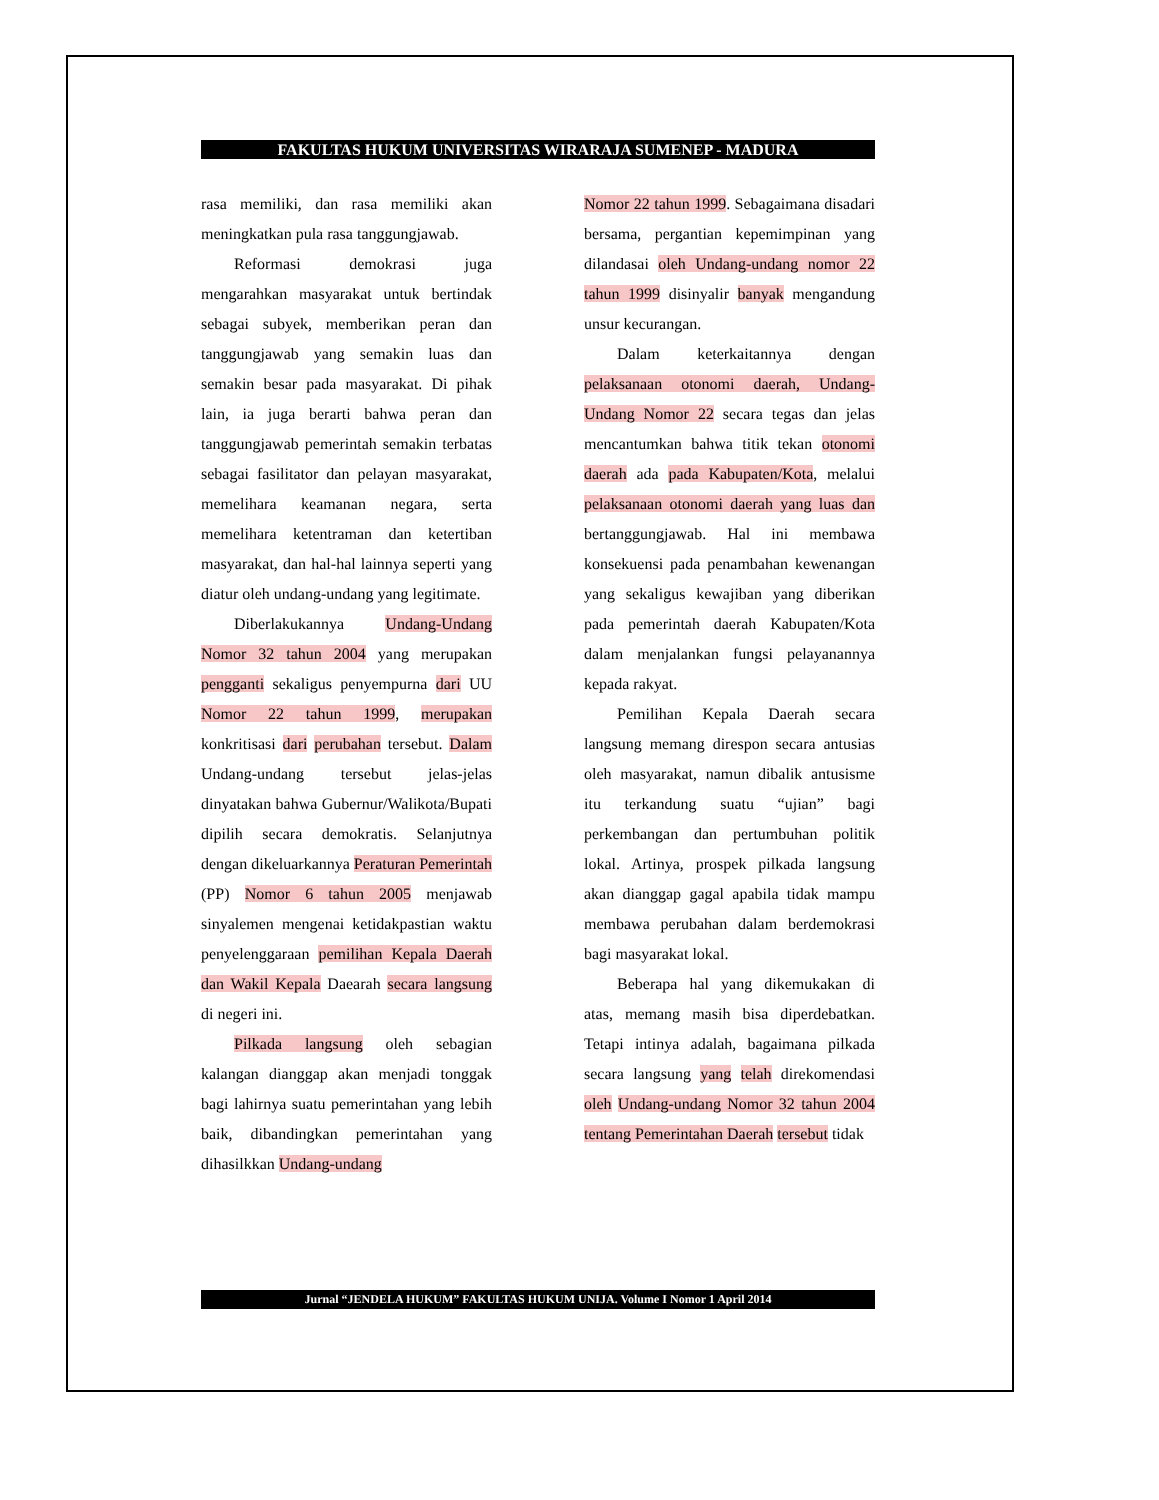FAKULTAS HUKUM UNIVERSITAS WIRARAJA SUMENEP - MADURA
rasa memiliki, dan rasa memiliki akan meningkatkan pula rasa tanggungjawab.
Reformasi demokrasi juga mengarahkan masyarakat untuk bertindak sebagai subyek, memberikan peran dan tanggungjawab yang semakin luas dan semakin besar pada masyarakat. Di pihak lain, ia juga berarti bahwa peran dan tanggungjawab pemerintah semakin terbatas sebagai fasilitator dan pelayan masyarakat, memelihara keamanan negara, serta memelihara ketentraman dan ketertiban masyarakat, dan hal-hal lainnya seperti yang diatur oleh undang-undang yang legitimate.
Diberlakukannya Undang-Undang Nomor 32 tahun 2004 yang merupakan pengganti sekaligus penyempurna dari UU Nomor 22 tahun 1999, merupakan konkritisasi dari perubahan tersebut. Dalam Undang-undang tersebut jelas-jelas dinyatakan bahwa Gubernur/Walikota/Bupati dipilih secara demokratis. Selanjutnya dengan dikeluarkannya Peraturan Pemerintah (PP) Nomor 6 tahun 2005 menjawab sinyalemen mengenai ketidakpastian waktu penyelenggaraan pemilihan Kepala Daerah dan Wakil Kepala Daearah secara langsung di negeri ini.
Pilkada langsung oleh sebagian kalangan dianggap akan menjadi tonggak bagi lahirnya suatu pemerintahan yang lebih baik, dibandingkan pemerintahan yang dihasilkkan Undang-undang
Nomor 22 tahun 1999. Sebagaimana disadari bersama, pergantian kepemimpinan yang dilandasai oleh Undang-undang nomor 22 tahun 1999 disinyalir banyak mengandung unsur kecurangan.
Dalam keterkaitannya dengan pelaksanaan otonomi daerah, Undang-Undang Nomor 22 secara tegas dan jelas mencantumkan bahwa titik tekan otonomi daerah ada pada Kabupaten/Kota, melalui pelaksanaan otonomi daerah yang luas dan bertanggungjawab. Hal ini membawa konsekuensi pada penambahan kewenangan yang sekaligus kewajiban yang diberikan pada pemerintah daerah Kabupaten/Kota dalam menjalankan fungsi pelayanannya kepada rakyat.
Pemilihan Kepala Daerah secara langsung memang direspon secara antusias oleh masyarakat, namun dibalik antusisme itu terkandung suatu “ujian” bagi perkembangan dan pertumbuhan politik lokal. Artinya, prospek pilkada langsung akan dianggap gagal apabila tidak mampu membawa perubahan dalam berdemokrasi bagi masyarakat lokal.
Beberapa hal yang dikemukakan di atas, memang masih bisa diperdebatkan. Tetapi intinya adalah, bagaimana pilkada secara langsung yang telah direkomendasi oleh Undang-undang Nomor 32 tahun 2004 tentang Pemerintahan Daerah tersebut tidak
Jurnal “JENDELA HUKUM” FAKULTAS HUKUM UNIJA. Volume I Nomor 1 April 2014